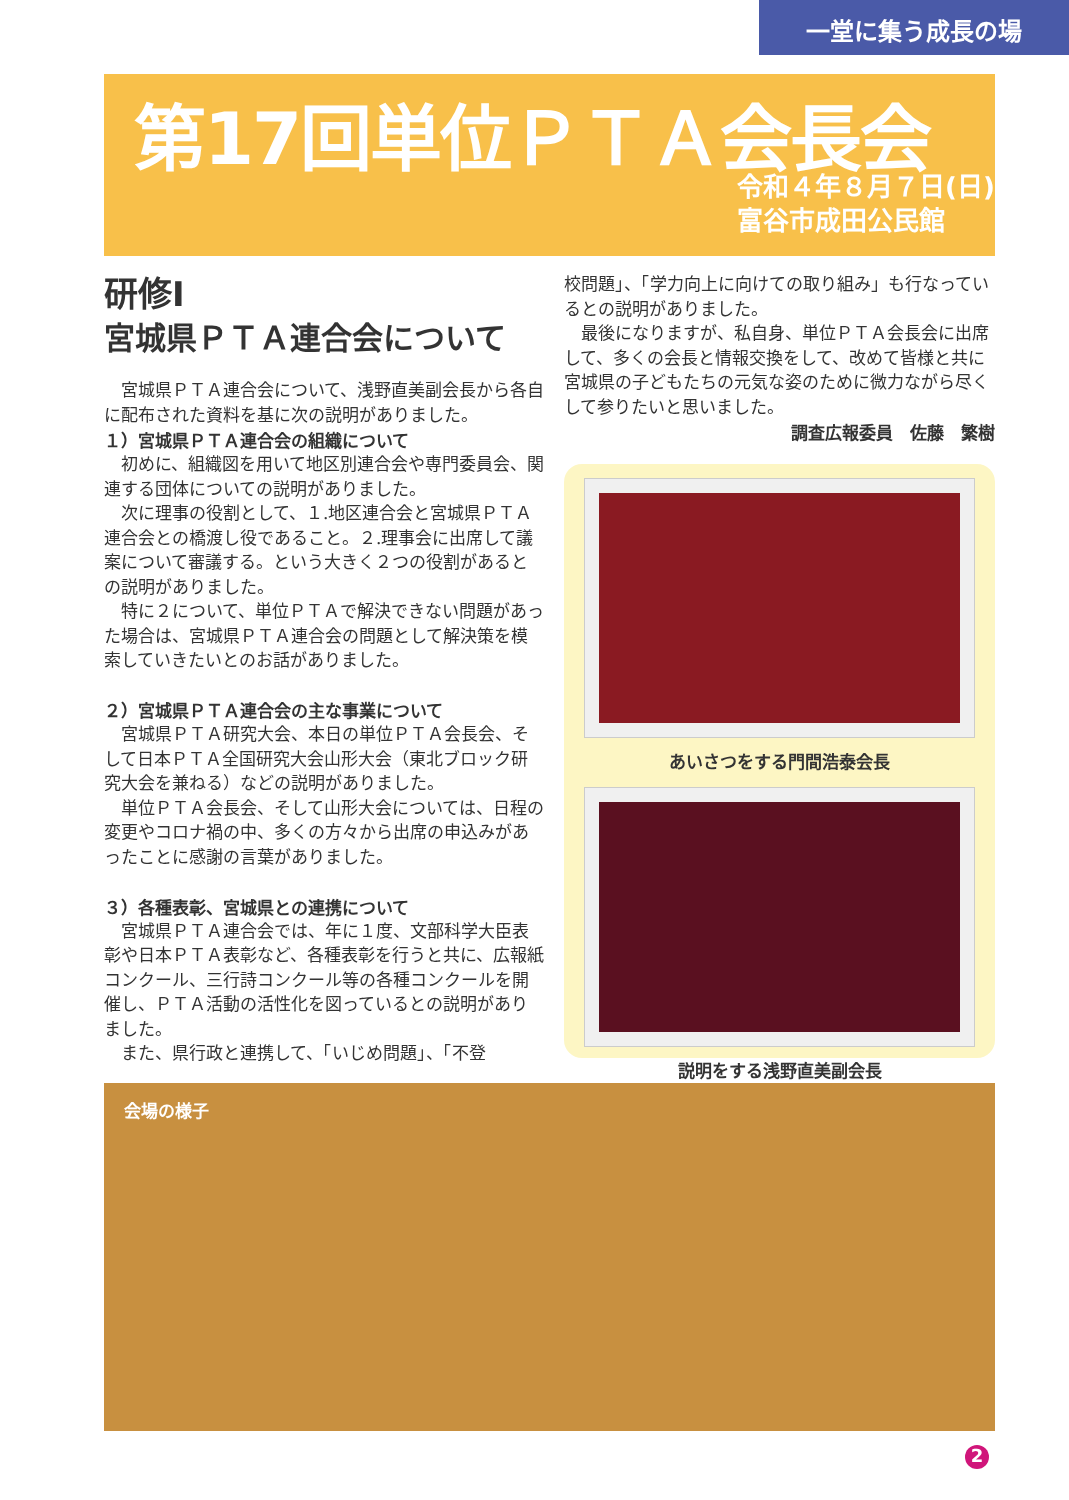一堂に集う成長の場
第17回単位ＰＴＡ会長会
令和４年８月７日(日)
富谷市成田公民館
研修Ⅰ
宮城県ＰＴＡ連合会について
宮城県ＰＴＡ連合会について、浅野直美副会長から各自に配布された資料を基に次の説明がありました。
１）宮城県ＰＴＡ連合会の組織について
初めに、組織図を用いて地区別連合会や専門委員会、関連する団体についての説明がありました。
次に理事の役割として、１.地区連合会と宮城県ＰＴＡ連合会との橋渡し役であること。２.理事会に出席して議案について審議する。という大きく２つの役割があるとの説明がありました。
特に２について、単位ＰＴＡで解決できない問題があった場合は、宮城県ＰＴＡ連合会の問題として解決策を模索していきたいとのお話がありました。
２）宮城県ＰＴＡ連合会の主な事業について
宮城県ＰＴＡ研究大会、本日の単位ＰＴＡ会長会、そして日本ＰＴＡ全国研究大会山形大会（東北ブロック研究大会を兼ねる）などの説明がありました。
単位ＰＴＡ会長会、そして山形大会については、日程の変更やコロナ禍の中、多くの方々から出席の申込みがあったことに感謝の言葉がありました。
３）各種表彰、宮城県との連携について
宮城県ＰＴＡ連合会では、年に１度、文部科学大臣表彰や日本ＰＴＡ表彰など、各種表彰を行うと共に、広報紙コンクール、三行詩コンクール等の各種コンクールを開催し、ＰＴＡ活動の活性化を図っているとの説明がありました。
また、県行政と連携して、「いじめ問題」、「不登
校問題」、「学力向上に向けての取り組み」も行なっているとの説明がありました。
最後になりますが、私自身、単位ＰＴＡ会長会に出席して、多くの会長と情報交換をして、改めて皆様と共に宮城県の子どもたちの元気な姿のために微力ながら尽くして参りたいと思いました。
調査広報委員　佐藤　繁樹
あいさつをする門間浩泰会長
説明をする浅野直美副会長
会場の様子
2